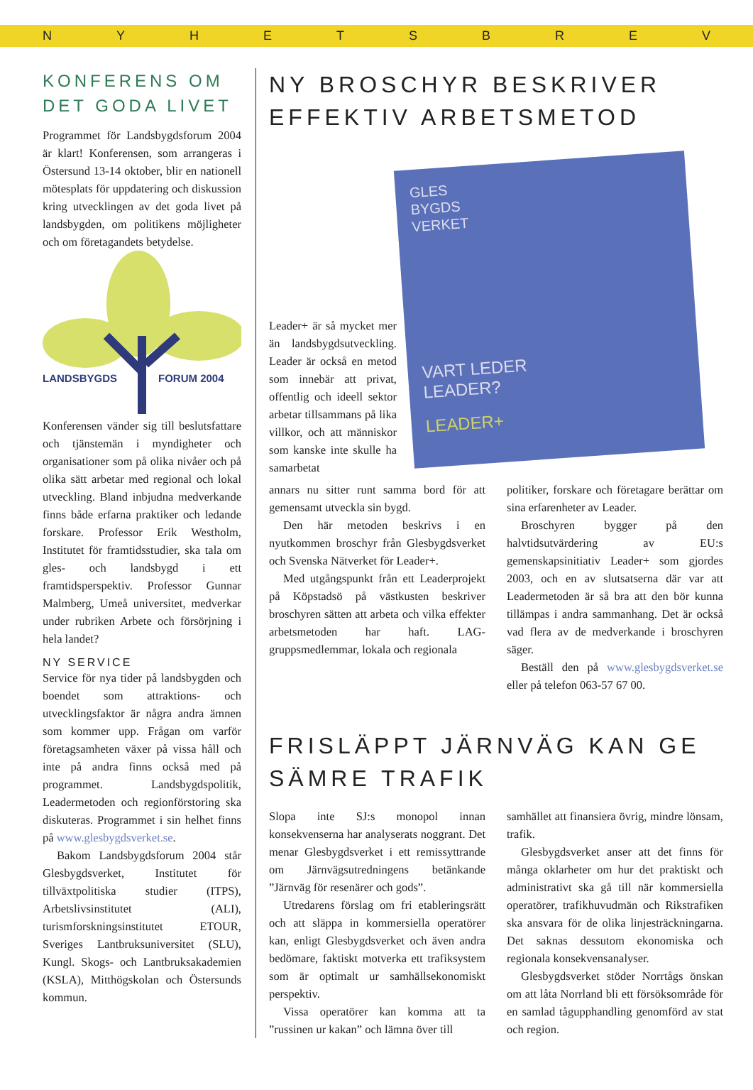NYHETSBREV
KONFERENS OM DET GODA LIVET
Programmet för Landsbygdsforum 2004 är klart! Konferensen, som arrangeras i Östersund 13-14 oktober, blir en nationell mötesplats för uppdatering och diskussion kring utvecklingen av det goda livet på landsbygden, om politikens möjligheter och om företagandets betydelse.
LANDSBYGDS
FORUM 2004
Konferensen vänder sig till beslutsfattare och tjänstemän i myndigheter och organisationer som på olika nivåer och på olika sätt arbetar med regional och lokal utveckling. Bland inbjudna medverkande finns både erfarna praktiker och ledande forskare. Professor Erik Westholm, Institutet för framtidsstudier, ska tala om gles- och landsbygd i ett framtidsperspektiv. Professor Gunnar Malmberg, Umeå universitet, medverkar under rubriken Arbete och försörjning i hela landet?
NY SERVICE
Service för nya tider på landsbygden och boendet som attraktions- och utvecklingsfaktor är några andra ämnen som kommer upp. Frågan om varför företagsamheten växer på vissa håll och inte på andra finns också med på programmet. Landsbygdspolitik, Leadermetoden och regionförstoring ska diskuteras. Programmet i sin helhet finns på www.glesbygdsverket.se.
Bakom Landsbygdsforum 2004 står Glesbygdsverket, Institutet för tillväxtpolitiska studier (ITPS), Arbetslivsinstitutet (ALI), turismforskningsinstitutet ETOUR, Sveriges Lantbruksuniversitet (SLU), Kungl. Skogs- och Lantbruksakademien (KSLA), Mitthögskolan och Östersunds kommun.
NY BROSCHYR BESKRIVER EFFEKTIV ARBETSMETOD
Leader+ är så mycket mer än landsbygdsutveckling. Leader är också en metod som innebär att privat, offentlig och ideell sektor arbetar tillsammans på lika villkor, och att människor som kanske inte skulle ha samarbetat
GLES
BYGDS
VERKET
VART LEDER
LEADER?
LEADER+
annars nu sitter runt samma bord för att gemensamt utveckla sin bygd.
Den här metoden beskrivs i en nyutkommen broschyr från Glesbygdsverket och Svenska Nätverket för Leader+.
Med utgångspunkt från ett Leaderprojekt på Köpstadsö på västkusten beskriver broschyren sätten att arbeta och vilka effekter arbetsmetoden har haft. LAG-gruppsmedlemmar, lokala och regionala
politiker, forskare och företagare berättar om sina erfarenheter av Leader.
Broschyren bygger på den halvtidsutvärdering av EU:s gemenskapsinitiativ Leader+ som gjordes 2003, och en av slutsatserna där var att Leadermetoden är så bra att den bör kunna tillämpas i andra sammanhang. Det är också vad flera av de medverkande i broschyren säger.
Beställ den på www.glesbygdsverket.se eller på telefon 063-57 67 00.
FRISLÄPPT JÄRNVÄG KAN GE SÄMRE TRAFIK
Slopa inte SJ:s monopol innan konsekvenserna har analyserats noggrant. Det menar Glesbygdsverket i ett remissyttrande om Järnvägsutredningens betänkande ”Järnväg för resenärer och gods”.
Utredarens förslag om fri etableringsrätt och att släppa in kommersiella operatörer kan, enligt Glesbygdsverket och även andra bedömare, faktiskt motverka ett trafiksystem som är optimalt ur samhällsekonomiskt perspektiv.
Vissa operatörer kan komma att ta ”russinen ur kakan” och lämna över till
samhället att finansiera övrig, mindre lönsam, trafik.
Glesbygdsverket anser att det finns för många oklarheter om hur det praktiskt och administrativt ska gå till när kommersiella operatörer, trafikhuvudmän och Rikstrafiken ska ansvara för de olika linjesträckningarna. Det saknas dessutom ekonomiska och regionala konsekvensanalyser.
Glesbygdsverket stöder Norrtågs önskan om att låta Norrland bli ett försöksområde för en samlad tågupphandling genomförd av stat och region.